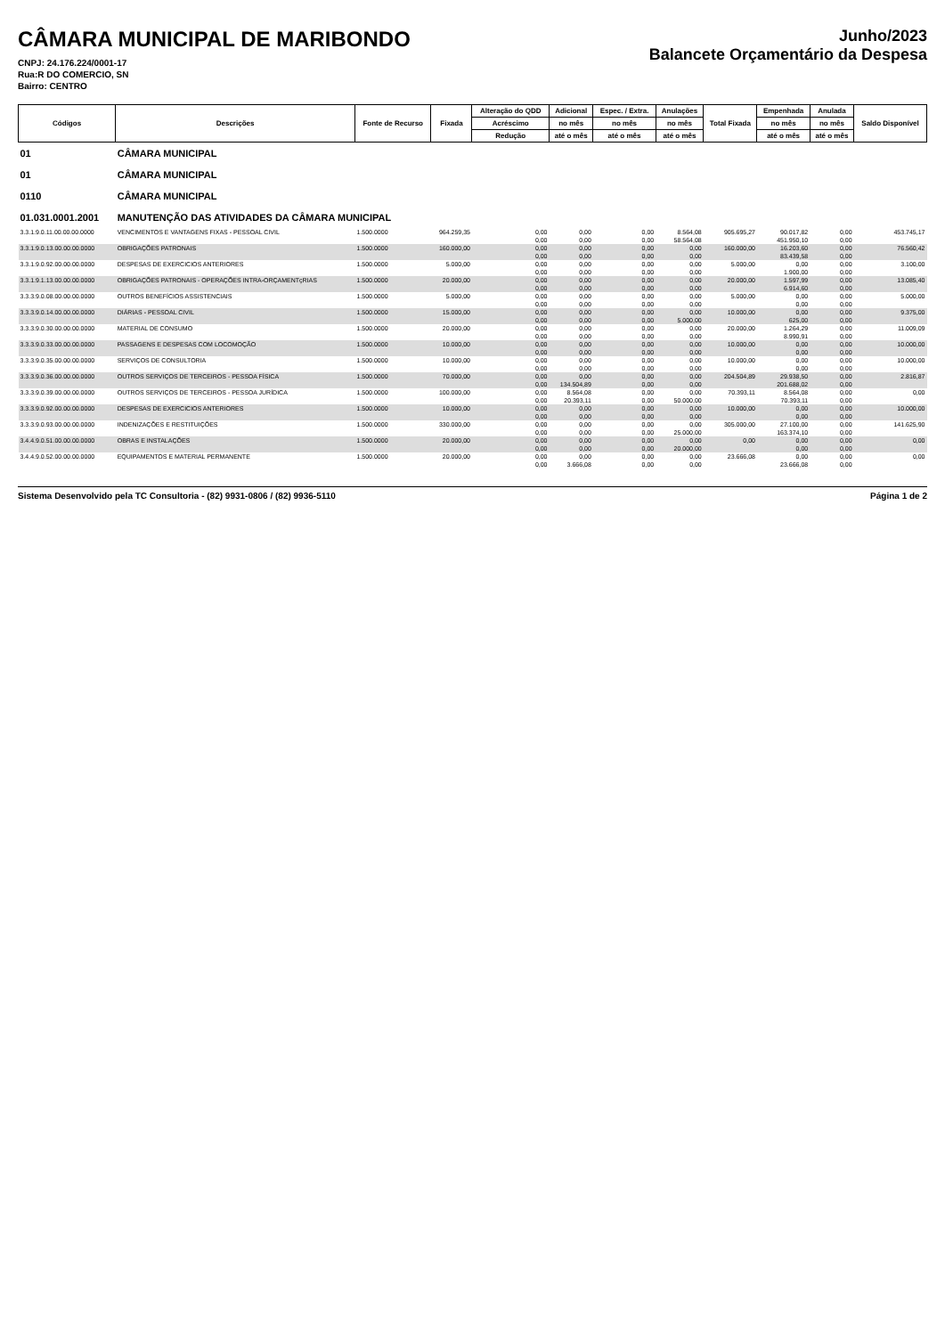CÂMARA MUNICIPAL DE MARIBONDO
CNPJ: 24.176.224/0001-17
Rua:R DO COMERCIO, SN
Bairro: CENTRO
Junho/2023
Balancete Orçamentário da Despesa
| Códigos | Descrições | Fonte de Recurso | Fixada | Alteração do QDD | Adicional | Espec. / Extra. | Anulações | Total Fixada | Empenhada | Anulada | Saldo Disponível |
| --- | --- | --- | --- | --- | --- | --- | --- | --- | --- | --- | --- |
| | | | | Acréscimo | no mês | no mês | no mês | | no mês | no mês | |
| | | | | Redução | até o mês | até o mês | até o mês | | até o mês | até o mês | |
| 01 | CÂMARA MUNICIPAL | | | | | | | | | | |
| 01 | CÂMARA MUNICIPAL | | | | | | | | | | |
| 0110 | CÂMARA MUNICIPAL | | | | | | | | | | |
| 01.031.0001.2001 | MANUTENÇÃO DAS ATIVIDADES DA CÂMARA MUNICIPAL | | | | | | | | | | |
| 3.3.1.9.0.11.00.00.00.0000 | VENCIMENTOS E VANTAGENS FIXAS - PESSOAL CIVIL | 1.500.0000 | 964.259,35 | 0,00 | 0,00 | 0,00 | 8.564,08 | 905.695,27 | 90.017,82 | 0,00 | 453.745,17 |
| | | | | 0,00 | 0,00 | 0,00 | 58.564,08 | | 451.950,10 | 0,00 | |
| 3.3.1.9.0.13.00.00.00.0000 | OBRIGAÇÕES PATRONAIS | 1.500.0000 | 160.000,00 | 0,00 | 0,00 | 0,00 | 0,00 | 160.000,00 | 16.203,60 | 0,00 | 76.560,42 |
| | | | | 0,00 | 0,00 | 0,00 | 0,00 | | 83.439,58 | 0,00 | |
| 3.3.1.9.0.92.00.00.00.0000 | DESPESAS DE EXERCICIOS ANTERIORES | 1.500.0000 | 5.000,00 | 0,00 | 0,00 | 0,00 | 0,00 | 5.000,00 | 0,00 | 0,00 | 3.100,00 |
| | | | | 0,00 | 0,00 | 0,00 | 0,00 | | 1.900,00 | 0,00 | |
| 3.3.1.9.1.13.00.00.00.0000 | OBRIGAÇÕES PATRONAIS - OPERAÇÕES INTRA-ORÇAMENTçRIAS | 1.500.0000 | 20.000,00 | 0,00 | 0,00 | 0,00 | 0,00 | 20.000,00 | 1.597,99 | 0,00 | 13.085,40 |
| | | | | 0,00 | 0,00 | 0,00 | 0,00 | | 6.914,60 | 0,00 | |
| 3.3.3.9.0.08.00.00.00.0000 | OUTROS BENEFÍCIOS ASSISTENCIAIS | 1.500.0000 | 5.000,00 | 0,00 | 0,00 | 0,00 | 0,00 | 5.000,00 | 0,00 | 0,00 | 5.000,00 |
| | | | | 0,00 | 0,00 | 0,00 | 0,00 | | 0,00 | 0,00 | |
| 3.3.3.9.0.14.00.00.00.0000 | DIÁRIAS - PESSOAL CIVIL | 1.500.0000 | 15.000,00 | 0,00 | 0,00 | 0,00 | 0,00 | 10.000,00 | 0,00 | 0,00 | 9.375,00 |
| | | | | 0,00 | 0,00 | 0,00 | 5.000,00 | | 625,00 | 0,00 | |
| 3.3.3.9.0.30.00.00.00.0000 | MATERIAL DE CONSUMO | 1.500.0000 | 20.000,00 | 0,00 | 0,00 | 0,00 | 0,00 | 20.000,00 | 1.264,29 | 0,00 | 11.009,09 |
| | | | | 0,00 | 0,00 | 0,00 | 0,00 | | 8.990,91 | 0,00 | |
| 3.3.3.9.0.33.00.00.00.0000 | PASSAGENS E DESPESAS COM LOCOMOÇÃO | 1.500.0000 | 10.000,00 | 0,00 | 0,00 | 0,00 | 0,00 | 10.000,00 | 0,00 | 0,00 | 10.000,00 |
| | | | | 0,00 | 0,00 | 0,00 | 0,00 | | 0,00 | 0,00 | |
| 3.3.3.9.0.35.00.00.00.0000 | SERVIÇOS DE CONSULTORIA | 1.500.0000 | 10.000,00 | 0,00 | 0,00 | 0,00 | 0,00 | 10.000,00 | 0,00 | 0,00 | 10.000,00 |
| | | | | 0,00 | 0,00 | 0,00 | 0,00 | | 0,00 | 0,00 | |
| 3.3.3.9.0.36.00.00.00.0000 | OUTROS SERVIÇOS DE TERCEIROS - PESSOA FÍSICA | 1.500.0000 | 70.000,00 | 0,00 | 0,00 | 0,00 | 0,00 | 204.504,89 | 29.938,50 | 0,00 | 2.816,87 |
| | | | | 0,00 | 134.504,89 | 0,00 | 0,00 | | 201.688,02 | 0,00 | |
| 3.3.3.9.0.39.00.00.00.0000 | OUTROS SERVIÇOS DE TERCEIROS - PESSOA JURÍDICA | 1.500.0000 | 100.000,00 | 0,00 | 8.564,08 | 0,00 | 0,00 | 70.393,11 | 8.564,08 | 0,00 | 0,00 |
| | | | | 0,00 | 20.393,11 | 0,00 | 50.000,00 | | 70.393,11 | 0,00 | |
| 3.3.3.9.0.92.00.00.00.0000 | DESPESAS DE EXERCICIOS ANTERIORES | 1.500.0000 | 10.000,00 | 0,00 | 0,00 | 0,00 | 0,00 | 10.000,00 | 0,00 | 0,00 | 10.000,00 |
| | | | | 0,00 | 0,00 | 0,00 | 0,00 | | 0,00 | 0,00 | |
| 3.3.3.9.0.93.00.00.00.0000 | INDENIZAÇÕES E RESTITUIÇÕES | 1.500.0000 | 330.000,00 | 0,00 | 0,00 | 0,00 | 0,00 | 305.000,00 | 27.100,00 | 0,00 | 141.625,90 |
| | | | | 0,00 | 0,00 | 0,00 | 25.000,00 | | 163.374,10 | 0,00 | |
| 3.4.4.9.0.51.00.00.00.0000 | OBRAS E INSTALAÇÕES | 1.500.0000 | 20.000,00 | 0,00 | 0,00 | 0,00 | 0,00 | 0,00 | 0,00 | 0,00 | 0,00 |
| | | | | 0,00 | 0,00 | 0,00 | 20.000,00 | | 0,00 | 0,00 | |
| 3.4.4.9.0.52.00.00.00.0000 | EQUIPAMENTOS E MATERIAL PERMANENTE | 1.500.0000 | 20.000,00 | 0,00 | 0,00 | 0,00 | 0,00 | 23.666,08 | 0,00 | 0,00 | 0,00 |
| | | | | 0,00 | 3.666,08 | 0,00 | 0,00 | | 23.666,08 | 0,00 | |
Sistema Desenvolvido pela TC Consultoria - (82) 9931-0806 / (82) 9936-5110 Página 1 de 2